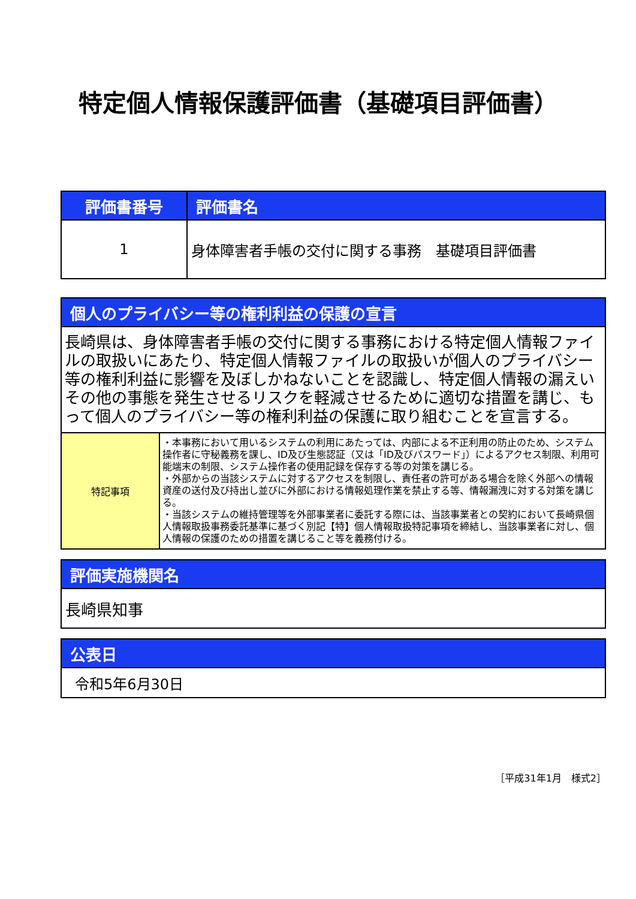特定個人情報保護評価書（基礎項目評価書）
| 評価書番号 | 評価書名 |
| --- | --- |
| 1 | 身体障害者手帳の交付に関する事務 基礎項目評価書 |
| 個人のプライバシー等の権利利益の保護の宣言 | |
| --- | --- |
| 長崎県は、身体障害者手帳の交付に関する事務における特定個人情報ファイルの取扱いにあたり、特定個人情報ファイルの取扱いが個人のプライバシー等の権利利益に影響を及ぼしかねないことを認識し、特定個人情報の漏えいその他の事態を発生させるリスクを軽減させるために適切な措置を講じ、もって個人のプライバシー等の権利利益の保護に取り組むことを宣言する。 | |
| 特記事項 | ・本事務において用いるシステムの利用にあたっては、内部による不正利用の防止のため、システム操作者に守秘義務を課し、ID及び生態認証（又は「ID及びパスワード」）によるアクセス制限、利用可能端末の制限、システム操作者の使用記録を保存する等の対策を講じる。 ・外部からの当該システムに対するアクセスを制限し、責任者の許可がある場合を除く外部への情報資産の送付及び持出し並びに外部における情報処理作業を禁止する等、情報漏洩に対する対策を講じる。 ・当該システムの維持管理等を外部事業者に委託する際には、当該事業者との契約において長崎県個人情報取扱事務委託基準に基づく別記【特】個人情報取扱特記事項を締結し、当該事業者に対し、個人情報の保護のための措置を講じること等を義務付ける。 |
| 評価実施機関名 |
| --- |
| 長崎県知事 |
| 公表日 |
| --- |
| 令和5年6月30日 |
［平成31年1月　様式2］